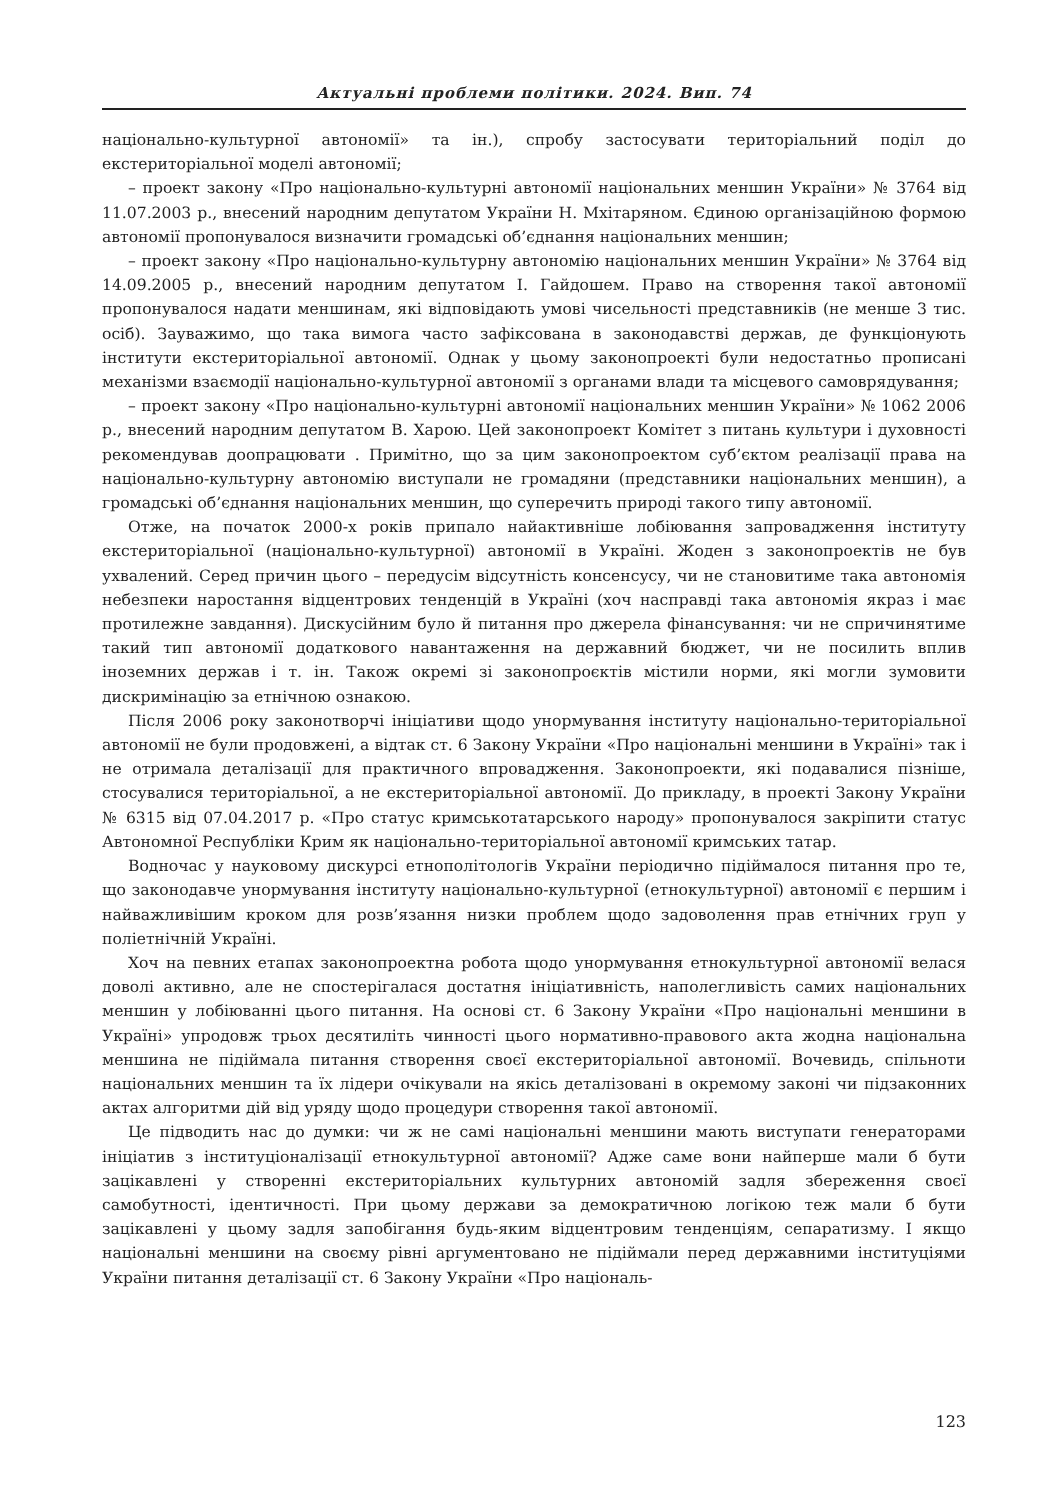Актуальні проблеми політики. 2024. Вип. 74
національно-культурної автономії» та ін.), спробу застосувати територіальний поділ до екстериторіальної моделі автономії;
– проект закону «Про національно-культурні автономії національних меншин України» № 3764 від 11.07.2003 р., внесений народним депутатом України Н. Мхітаряном. Єдиною організаційною формою автономії пропонувалося визначити громадські об’єднання національних меншин;
– проект закону «Про національно-культурну автономію національних меншин України» № 3764 від 14.09.2005 р., внесений народним депутатом І. Гайдошем. Право на створення такої автономії пропонувалося надати меншинам, які відповідають умові чисельності представників (не менше 3 тис. осіб). Зауважимо, що така вимога часто зафіксована в законодавстві держав, де функціонують інститути екстериторіальної автономії. Однак у цьому законопроекті були недостатньо прописані механізми взаємодії національно-культурної автономії з органами влади та місцевого самоврядування;
– проект закону «Про національно-культурні автономії національних меншин України» № 1062 2006 р., внесений народним депутатом В. Харою. Цей законопроект Комітет з питань культури і духовності рекомендував доопрацювати . Примітно, що за цим законопроектом суб’єктом реалізації права на національно-культурну автономію виступали не громадяни (представники національних меншин), а громадські об’єднання національних меншин, що суперечить природі такого типу автономії.
Отже, на початок 2000-х років припало найактивніше лобіювання запровадження інституту екстериторіальної (національно-культурної) автономії в Україні. Жоден з законопроектів не був ухвалений. Серед причин цього – передусім відсутність консенсусу, чи не становитиме така автономія небезпеки наростання відцентрових тенденцій в Україні (хоч насправді така автономія якраз і має протилежне завдання). Дискусійним було й питання про джерела фінансування: чи не спричинятиме такий тип автономії додаткового навантаження на державний бюджет, чи не посилить вплив іноземних держав і т. ін. Також окремі зі законопроєктів містили норми, які могли зумовити дискримінацію за етнічною ознакою.
Після 2006 року законотворчі ініціативи щодо унормування інституту національно-територіальної автономії не були продовжені, а відтак ст. 6 Закону України «Про національні меншини в Україні» так і не отримала деталізації для практичного впровадження. Законопроекти, які подавалися пізніше, стосувалися територіальної, а не екстериторіальної автономії. До прикладу, в проекті Закону України № 6315 від 07.04.2017 р. «Про статус кримськотатарського народу» пропонувалося закріпити статус Автономної Республіки Крим як національно-територіальної автономії кримських татар.
Водночас у науковому дискурсі етнополітологів України періодично підіймалося питання про те, що законодавче унормування інституту національно-культурної (етнокультурної) автономії є першим і найважливішим кроком для розв’язання низки проблем щодо задоволення прав етнічних груп у поліетнічній Україні.
Хоч на певних етапах законопроектна робота щодо унормування етнокультурної автономії велася доволі активно, але не спостерігалася достатня ініціативність, наполегливість самих національних меншин у лобіюванні цього питання. На основі ст. 6 Закону України «Про національні меншини в Україні» упродовж трьох десятиліть чинності цього нормативно-правового акта жодна національна меншина не підіймала питання створення своєї екстериторіальної автономії. Вочевидь, спільноти національних меншин та їх лідери очікували на якісь деталізовані в окремому законі чи підзаконних актах алгоритми дій від уряду щодо процедури створення такої автономії.
Це підводить нас до думки: чи ж не самі національні меншини мають виступати генераторами ініціатив з інституціоналізації етнокультурної автономії? Адже саме вони найперше мали б бути зацікавлені у створенні екстериторіальних культурних автономій задля збереження своєї самобутності, ідентичності. При цьому держави за демократичною логікою теж мали б бути зацікавлені у цьому задля запобігання будь-яким відцентровим тенденціям, сепаратизму. І якщо національні меншини на своєму рівні аргументовано не підіймали перед державними інституціями України питання деталізації ст. 6 Закону України «Про національ-
123